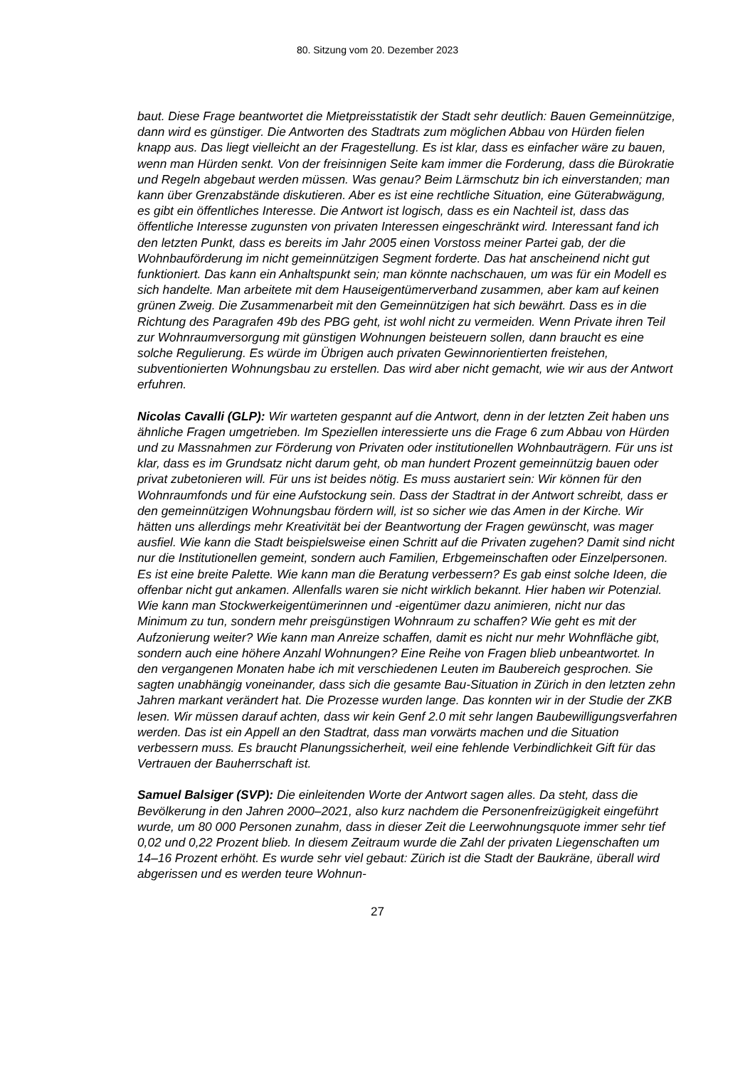80. Sitzung vom 20. Dezember 2023
baut. Diese Frage beantwortet die Mietpreisstatistik der Stadt sehr deutlich: Bauen Gemeinnützige, dann wird es günstiger. Die Antworten des Stadtrats zum möglichen Abbau von Hürden fielen knapp aus. Das liegt vielleicht an der Fragestellung. Es ist klar, dass es einfacher wäre zu bauen, wenn man Hürden senkt. Von der freisinnigen Seite kam immer die Forderung, dass die Bürokratie und Regeln abgebaut werden müssen. Was genau? Beim Lärmschutz bin ich einverstanden; man kann über Grenzabstände diskutieren. Aber es ist eine rechtliche Situation, eine Güterabwägung, es gibt ein öffentliches Interesse. Die Antwort ist logisch, dass es ein Nachteil ist, dass das öffentliche Interesse zugunsten von privaten Interessen eingeschränkt wird. Interessant fand ich den letzten Punkt, dass es bereits im Jahr 2005 einen Vorstoss meiner Partei gab, der die Wohnbauförderung im nicht gemeinnützigen Segment forderte. Das hat anscheinend nicht gut funktioniert. Das kann ein Anhaltspunkt sein; man könnte nachschauen, um was für ein Modell es sich handelte. Man arbeitete mit dem Hauseigentümerverband zusammen, aber kam auf keinen grünen Zweig. Die Zusammenarbeit mit den Gemeinnützigen hat sich bewährt. Dass es in die Richtung des Paragrafen 49b des PBG geht, ist wohl nicht zu vermeiden. Wenn Private ihren Teil zur Wohnraumversorgung mit günstigen Wohnungen beisteuern sollen, dann braucht es eine solche Regulierung. Es würde im Übrigen auch privaten Gewinnorientierten freistehen, subventionierten Wohnungsbau zu erstellen. Das wird aber nicht gemacht, wie wir aus der Antwort erfuhren.
Nicolas Cavalli (GLP): Wir warteten gespannt auf die Antwort, denn in der letzten Zeit haben uns ähnliche Fragen umgetrieben. Im Speziellen interessierte uns die Frage 6 zum Abbau von Hürden und zu Massnahmen zur Förderung von Privaten oder institutionellen Wohnbauträgern. Für uns ist klar, dass es im Grundsatz nicht darum geht, ob man hundert Prozent gemeinnützig bauen oder privat zubetonieren will. Für uns ist beides nötig. Es muss austariert sein: Wir können für den Wohnraumfonds und für eine Aufstockung sein. Dass der Stadtrat in der Antwort schreibt, dass er den gemeinnützigen Wohnungsbau fördern will, ist so sicher wie das Amen in der Kirche. Wir hätten uns allerdings mehr Kreativität bei der Beantwortung der Fragen gewünscht, was mager ausfiel. Wie kann die Stadt beispielsweise einen Schritt auf die Privaten zugehen? Damit sind nicht nur die Institutionellen gemeint, sondern auch Familien, Erbgemeinschaften oder Einzelpersonen. Es ist eine breite Palette. Wie kann man die Beratung verbessern? Es gab einst solche Ideen, die offenbar nicht gut ankamen. Allenfalls waren sie nicht wirklich bekannt. Hier haben wir Potenzial. Wie kann man Stockwerkeigentümerinnen und -eigentümer dazu animieren, nicht nur das Minimum zu tun, sondern mehr preisgünstigen Wohnraum zu schaffen? Wie geht es mit der Aufzonierung weiter? Wie kann man Anreize schaffen, damit es nicht nur mehr Wohnfläche gibt, sondern auch eine höhere Anzahl Wohnungen? Eine Reihe von Fragen blieb unbeantwortet. In den vergangenen Monaten habe ich mit verschiedenen Leuten im Baubereich gesprochen. Sie sagten unabhängig voneinander, dass sich die gesamte Bau-Situation in Zürich in den letzten zehn Jahren markant verändert hat. Die Prozesse wurden lange. Das konnten wir in der Studie der ZKB lesen. Wir müssen darauf achten, dass wir kein Genf 2.0 mit sehr langen Baubewilligungsverfahren werden. Das ist ein Appell an den Stadtrat, dass man vorwärts machen und die Situation verbessern muss. Es braucht Planungssicherheit, weil eine fehlende Verbindlichkeit Gift für das Vertrauen der Bauherrschaft ist.
Samuel Balsiger (SVP): Die einleitenden Worte der Antwort sagen alles. Da steht, dass die Bevölkerung in den Jahren 2000–2021, also kurz nachdem die Personenfreizügigkeit eingeführt wurde, um 80 000 Personen zunahm, dass in dieser Zeit die Leerwohnungsquote immer sehr tief 0,02 und 0,22 Prozent blieb. In diesem Zeitraum wurde die Zahl der privaten Liegenschaften um 14–16 Prozent erhöht. Es wurde sehr viel gebaut: Zürich ist die Stadt der Baukräne, überall wird abgerissen und es werden teure Wohnun-
27